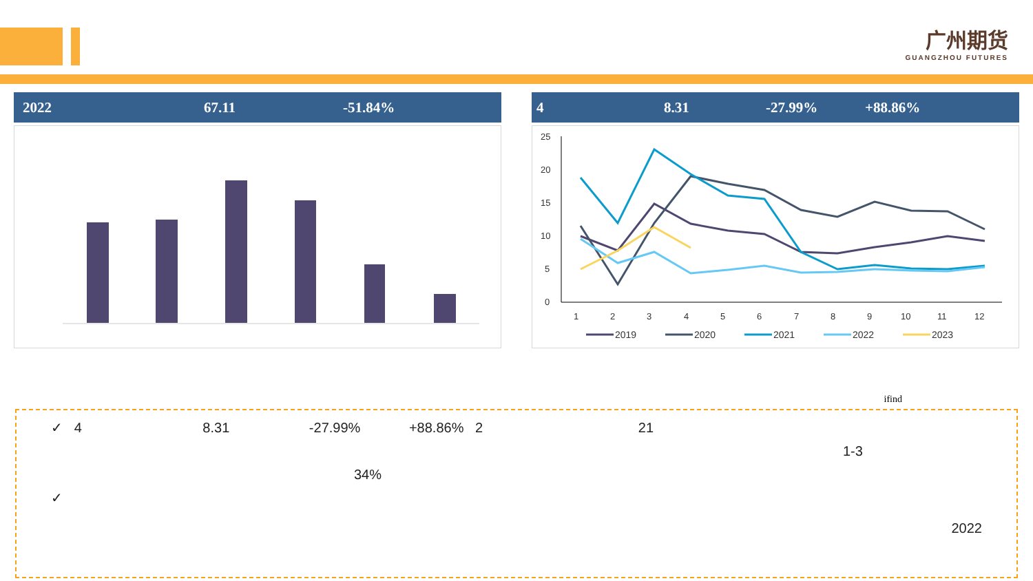广州期货
GUANGZHOU FUTURES
2022 67.11 -51.84% 4 8.31 -27.99% +88.86%
25
20
15
10
5
0
1
2
3
4
5
6
7
8
9
10
11
12
2019
2020
2021
2022
2023
ifind
✓ 4 8.31 -27.99% +88.86% 2 21
1-3
34%
✓
2022